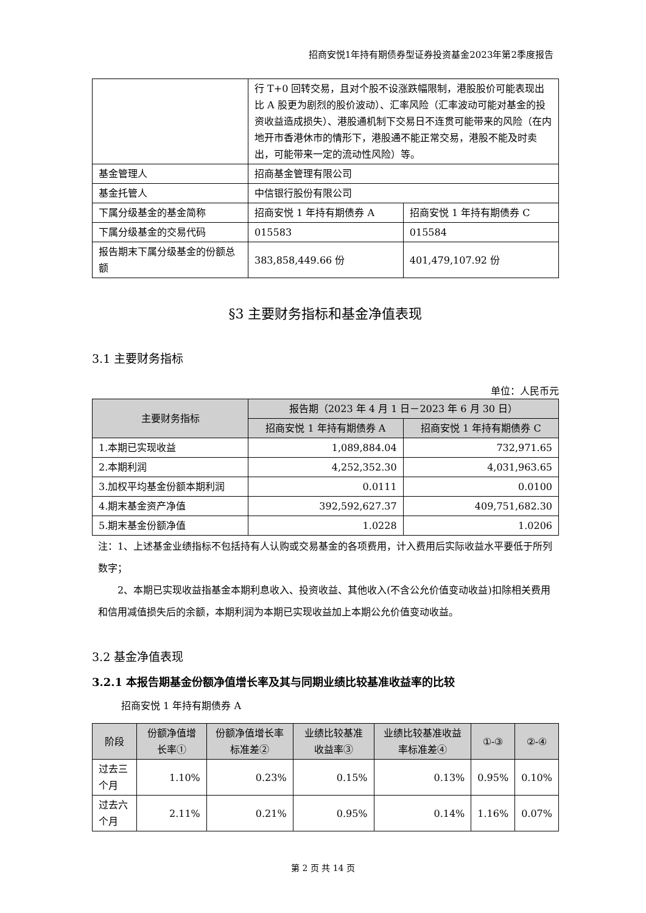招商安悦1年持有期债券型证券投资基金2023年第2季度报告
| | 行 T+0 回转交易，且对个股不设涨跌幅限制，港股股价可能表现出比 A 股更为剧烈的股价波动）、汇率风险（汇率波动可能对基金的投资收益造成损失）、港股通机制下交易日不连贯可能带来的风险（在内地开市香港休市的情形下，港股通不能正常交易，港股不能及时卖出，可能带来一定的流动性风险）等。 | |
| 基金管理人 | 招商基金管理有限公司 | |
| 基金托管人 | 中信银行股份有限公司 | |
| 下属分级基金的基金简称 | 招商安悦 1 年持有期债券 A | 招商安悦 1 年持有期债券 C |
| 下属分级基金的交易代码 | 015583 | 015584 |
| 报告期末下属分级基金的份额总额 | 383,858,449.66 份 | 401,479,107.92 份 |
§3 主要财务指标和基金净值表现
3.1 主要财务指标
单位：人民币元
| 主要财务指标 | 报告期（2023 年 4 月 1 日－2023 年 6 月 30 日） | |
| --- | --- | --- |
| | 招商安悦 1 年持有期债券 A | 招商安悦 1 年持有期债券 C |
| 1.本期已实现收益 | 1,089,884.04 | 732,971.65 |
| 2.本期利润 | 4,252,352.30 | 4,031,963.65 |
| 3.加权平均基金份额本期利润 | 0.0111 | 0.0100 |
| 4.期末基金资产净值 | 392,592,627.37 | 409,751,682.30 |
| 5.期末基金份额净值 | 1.0228 | 1.0206 |
注：1、上述基金业绩指标不包括持有人认购或交易基金的各项费用，计入费用后实际收益水平要低于所列数字；
2、本期已实现收益指基金本期利息收入、投资收益、其他收入(不含公允价值变动收益)扣除相关费用和信用减值损失后的余额，本期利润为本期已实现收益加上本期公允价值变动收益。
3.2 基金净值表现
3.2.1 本报告期基金份额净值增长率及其与同期业绩比较基准收益率的比较
招商安悦 1 年持有期债券 A
| 阶段 | 份额净值增长率① | 份额净值增长率标准差② | 业绩比较基准收益率③ | 业绩比较基准收益率标准差④ | ①-③ | ②-④ |
| --- | --- | --- | --- | --- | --- | --- |
| 过去三个月 | 1.10% | 0.23% | 0.15% | 0.13% | 0.95% | 0.10% |
| 过去六个月 | 2.11% | 0.21% | 0.95% | 0.14% | 1.16% | 0.07% |
第 2 页 共 14 页